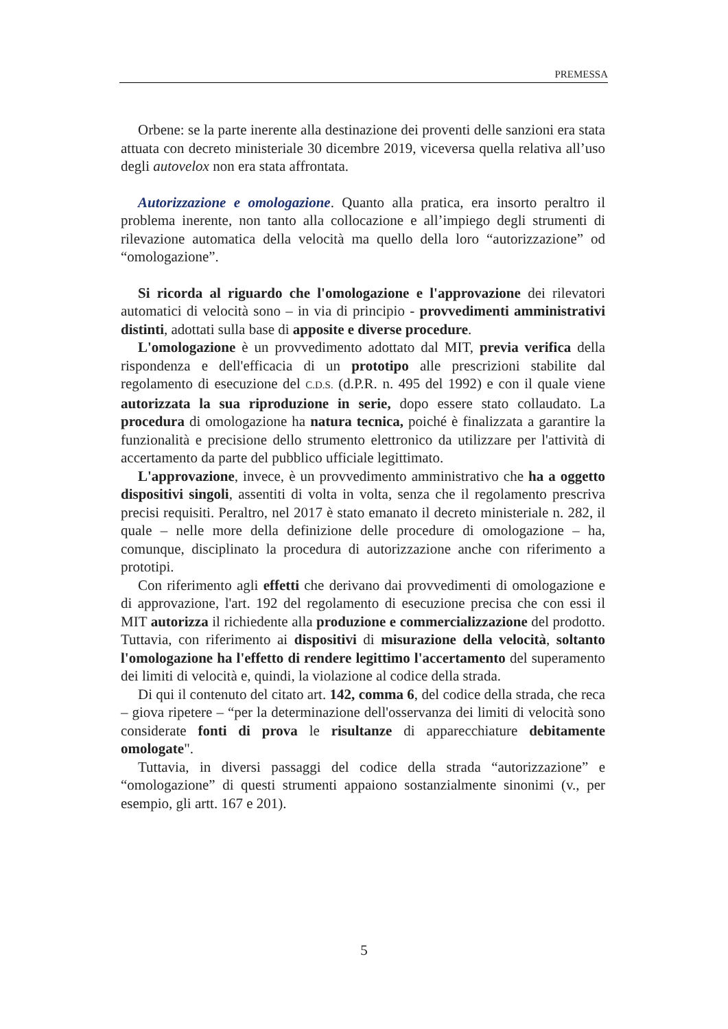PREMESSA
Orbene: se la parte inerente alla destinazione dei proventi delle sanzioni era stata attuata con decreto ministeriale 30 dicembre 2019, viceversa quella relativa all’uso degli autovelox non era stata affrontata.
Autorizzazione e omologazione. Quanto alla pratica, era insorto peraltro il problema inerente, non tanto alla collocazione e all’impiego degli strumenti di rilevazione automatica della velocità ma quello della loro “autorizzazione” od “omologazione”.
Si ricorda al riguardo che l'omologazione e l'approvazione dei rilevatori automatici di velocità sono – in via di principio - provvedimenti amministrativi distinti, adottati sulla base di apposite e diverse procedure.
L'omologazione è un provvedimento adottato dal MIT, previa verifica della rispondenza e dell'efficacia di un prototipo alle prescrizioni stabilite dal regolamento di esecuzione del C.D.S. (d.P.R. n. 495 del 1992) e con il quale viene autorizzata la sua riproduzione in serie, dopo essere stato collaudato. La procedura di omologazione ha natura tecnica, poiché è finalizzata a garantire la funzionalità e precisione dello strumento elettronico da utilizzare per l'attività di accertamento da parte del pubblico ufficiale legittimato.
L'approvazione, invece, è un provvedimento amministrativo che ha a oggetto dispositivi singoli, assentiti di volta in volta, senza che il regolamento prescriva precisi requisiti. Peraltro, nel 2017 è stato emanato il decreto ministeriale n. 282, il quale – nelle more della definizione delle procedure di omologazione – ha, comunque, disciplinato la procedura di autorizzazione anche con riferimento a prototipi.
Con riferimento agli effetti che derivano dai provvedimenti di omologazione e di approvazione, l'art. 192 del regolamento di esecuzione precisa che con essi il MIT autorizza il richiedente alla produzione e commercializzazione del prodotto. Tuttavia, con riferimento ai dispositivi di misurazione della velocità, soltanto l'omologazione ha l'effetto di rendere legittimo l'accertamento del superamento dei limiti di velocità e, quindi, la violazione al codice della strada.
Di qui il contenuto del citato art. 142, comma 6, del codice della strada, che reca – giova ripetere – “per la determinazione dell'osservanza dei limiti di velocità sono considerate fonti di prova le risultanze di apparecchiature debitamente omologate".
Tuttavia, in diversi passaggi del codice della strada “autorizzazione” e “omologazione” di questi strumenti appaiono sostanzialmente sinonimi (v., per esempio, gli artt. 167 e 201).
5